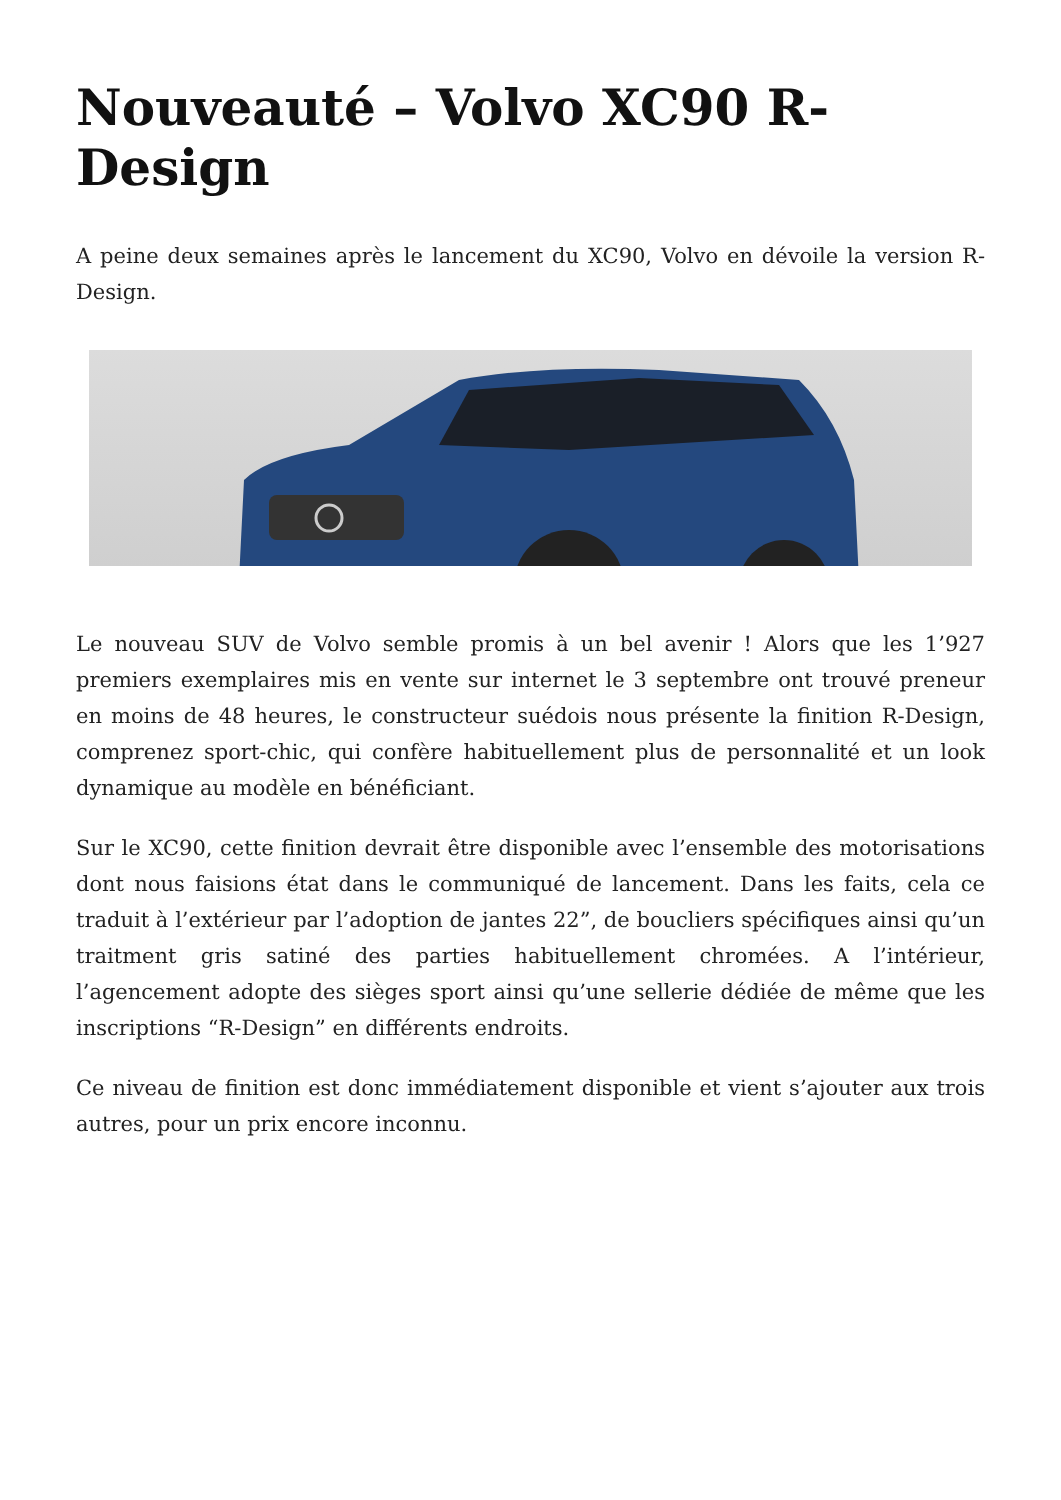Nouveauté – Volvo XC90 R-Design
A peine deux semaines après le lancement du XC90, Volvo en dévoile la version R-Design.
Le nouveau SUV de Volvo semble promis à un bel avenir ! Alors que les 1’927 premiers exemplaires mis en vente sur internet le 3 septembre ont trouvé preneur en moins de 48 heures, le constructeur suédois nous présente la finition R-Design, comprenez sport-chic, qui confère habituellement plus de personnalité et un look dynamique au modèle en bénéficiant.
Sur le XC90, cette finition devrait être disponible avec l’ensemble des motorisations dont nous faisions état dans le communiqué de lancement. Dans les faits, cela ce traduit à l’extérieur par l’adoption de jantes 22”, de boucliers spécifiques ainsi qu’un traitment gris satiné des parties habituellement chromées. A l’intérieur, l’agencement adopte des sièges sport ainsi qu’une sellerie dédiée de même que les inscriptions “R-Design” en différents endroits.
Ce niveau de finition est donc immédiatement disponible et vient s’ajouter aux trois autres, pour un prix encore inconnu.